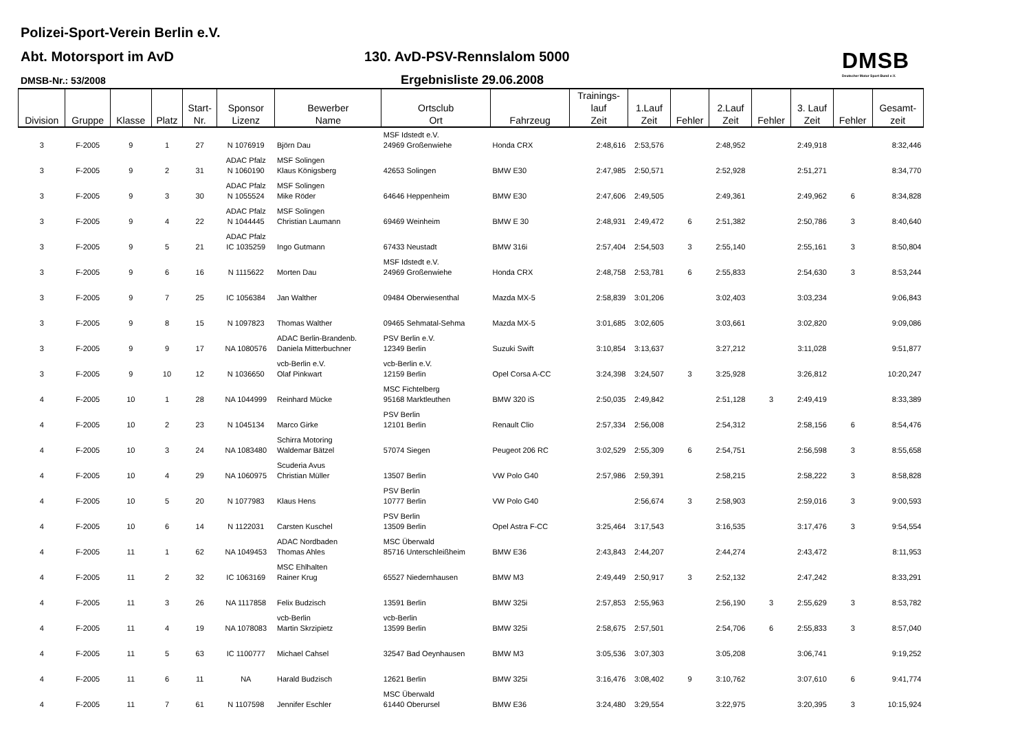Polizei-Sport-Verein Berlin e.V.
Abt. Motorsport im AvD 130. AvD-PSV-Rennslalom 5000
DMSB-Nr.: 53/2008 Ergebnisliste 29.06.2008
DMSB
Deutscher Motor Sport Bund e.V.
| Division | Gruppe | Klasse | Platz | Start- Nr. | Sponsor Lizenz | Bewerber Name | Ortsclub Ort | Fahrzeug | Trainings- lauf Zeit | 1.Lauf Zeit | Fehler | 2.Lauf Zeit | Fehler | 3. Lauf Zeit | Fehler | Gesamt- zeit |
| --- | --- | --- | --- | --- | --- | --- | --- | --- | --- | --- | --- | --- | --- | --- | --- | --- |
| 3 | F-2005 | 9 | 1 | 27 | N 1076919 | Björn Dau | MSF Idstedt e.V. 24969 Großenwiehe | Honda CRX | 2:48,616 | 2:53,576 | | 2:48,952 | | 2:49,918 | | 8:32,446 |
| 3 | F-2005 | 9 | 2 | 31 | ADAC Pfalz N 1060190 | MSF Solingen Klaus Königsberg | 42653 Solingen | BMW E30 | 2:47,985 | 2:50,571 | | 2:52,928 | | 2:51,271 | | 8:34,770 |
| 3 | F-2005 | 9 | 3 | 30 | ADAC Pfalz N 1055524 | MSF Solingen Mike Röder | 64646 Heppenheim | BMW E30 | 2:47,606 | 2:49,505 | | 2:49,361 | | 2:49,962 | 6 | 8:34,828 |
| 3 | F-2005 | 9 | 4 | 22 | ADAC Pfalz N 1044445 | MSF Solingen Christian Laumann | 69469 Weinheim | BMW E 30 | 2:48,931 | 2:49,472 | 6 | 2:51,382 | | 2:50,786 | 3 | 8:40,640 |
| 3 | F-2005 | 9 | 5 | 21 | ADAC Pfalz IC 1035259 | Ingo Gutmann | 67433 Neustadt | BMW 316i | 2:57,404 | 2:54,503 | 3 | 2:55,140 | | 2:55,161 | 3 | 8:50,804 |
| 3 | F-2005 | 9 | 6 | 16 | N 1115622 | Morten Dau | MSF Idstedt e.V. 24969 Großenwiehe | Honda CRX | 2:48,758 | 2:53,781 | 6 | 2:55,833 | | 2:54,630 | 3 | 8:53,244 |
| 3 | F-2005 | 9 | 7 | 25 | IC 1056384 | Jan Walther | 09484 Oberwiesenthal | Mazda MX-5 | 2:58,839 | 3:01,206 | | 3:02,403 | | 3:03,234 | | 9:06,843 |
| 3 | F-2005 | 9 | 8 | 15 | N 1097823 | Thomas Walther | 09465 Sehmatal-Sehma | Mazda MX-5 | 3:01,685 | 3:02,605 | | 3:03,661 | | 3:02,820 | | 9:09,086 |
| 3 | F-2005 | 9 | 9 | 17 | NA 1080576 | ADAC Berlin-Brandenb. Daniela Mitterbuchner | PSV Berlin e.V. 12349 Berlin | Suzuki Swift | 3:10,854 | 3:13,637 | | 3:27,212 | | 3:11,028 | | 9:51,877 |
| 3 | F-2005 | 9 | 10 | 12 | N 1036650 | vcb-Berlin e.V. Olaf Pinkwart | vcb-Berlin e.V. 12159 Berlin | Opel Corsa A-CC | 3:24,398 | 3:24,507 | 3 | 3:25,928 | | 3:26,812 | | 10:20,247 |
| 4 | F-2005 | 10 | 1 | 28 | NA 1044999 | Reinhard Mücke | MSC Fichtelberg 95168 Marktleuthen | BMW 320 iS | 2:50,035 | 2:49,842 | | 2:51,128 | 3 | 2:49,419 | | 8:33,389 |
| 4 | F-2005 | 10 | 2 | 23 | N 1045134 | Marco Girke | PSV Berlin 12101 Berlin | Renault Clio | 2:57,334 | 2:56,008 | | 2:54,312 | | 2:58,156 | 6 | 8:54,476 |
| 4 | F-2005 | 10 | 3 | 24 | NA 1083480 | Schirra Motoring Waldemar Bätzel | 57074 Siegen | Peugeot 206 RC | 3:02,529 | 2:55,309 | 6 | 2:54,751 | | 2:56,598 | 3 | 8:55,658 |
| 4 | F-2005 | 10 | 4 | 29 | NA 1060975 | Scuderia Avus Christian Müller | 13507 Berlin | VW Polo G40 | 2:57,986 | 2:59,391 | | 2:58,215 | | 2:58,222 | 3 | 8:58,828 |
| 4 | F-2005 | 10 | 5 | 20 | N 1077983 | Klaus Hens | PSV Berlin 10777 Berlin | VW Polo G40 | | 2:56,674 | 3 | 2:58,903 | | 2:59,016 | 3 | 9:00,593 |
| 4 | F-2005 | 10 | 6 | 14 | N 1122031 | Carsten Kuschel | PSV Berlin 13509 Berlin | Opel Astra F-CC | 3:25,464 | 3:17,543 | | 3:16,535 | | 3:17,476 | 3 | 9:54,554 |
| 4 | F-2005 | 11 | 1 | 62 | NA 1049453 | ADAC Nordbaden Thomas Ahles | MSC Überwald 85716 Unterschleißheim | BMW E36 | 2:43,843 | 2:44,207 | | 2:44,274 | | 2:43,472 | | 8:11,953 |
| 4 | F-2005 | 11 | 2 | 32 | IC 1063169 | MSC Ehlhalten Rainer Krug | 65527 Niedernhausen | BMW M3 | 2:49,449 | 2:50,917 | 3 | 2:52,132 | | 2:47,242 | | 8:33,291 |
| 4 | F-2005 | 11 | 3 | 26 | NA 1117858 | Felix Budzisch | 13591 Berlin | BMW 325i | 2:57,853 | 2:55,963 | | 2:56,190 | 3 | 2:55,629 | 3 | 8:53,782 |
| 4 | F-2005 | 11 | 4 | 19 | NA 1078083 | vcb-Berlin Martin Skrzipietz | vcb-Berlin 13599 Berlin | BMW 325i | 2:58,675 | 2:57,501 | | 2:54,706 | 6 | 2:55,833 | 3 | 8:57,040 |
| 4 | F-2005 | 11 | 5 | 63 | IC 1100777 | Michael Cahsel | 32547 Bad Oeynhausen | BMW M3 | 3:05,536 | 3:07,303 | | 3:05,208 | | 3:06,741 | | 9:19,252 |
| 4 | F-2005 | 11 | 6 | 11 | NA | Harald Budzisch | 12621 Berlin | BMW 325i | 3:16,476 | 3:08,402 | 9 | 3:10,762 | | 3:07,610 | 6 | 9:41,774 |
| 4 | F-2005 | 11 | 7 | 61 | N 1107598 | Jennifer Eschler | MSC Überwald 61440 Oberursel | BMW E36 | 3:24,480 | 3:29,554 | | 3:22,975 | | 3:20,395 | 3 | 10:15,924 |